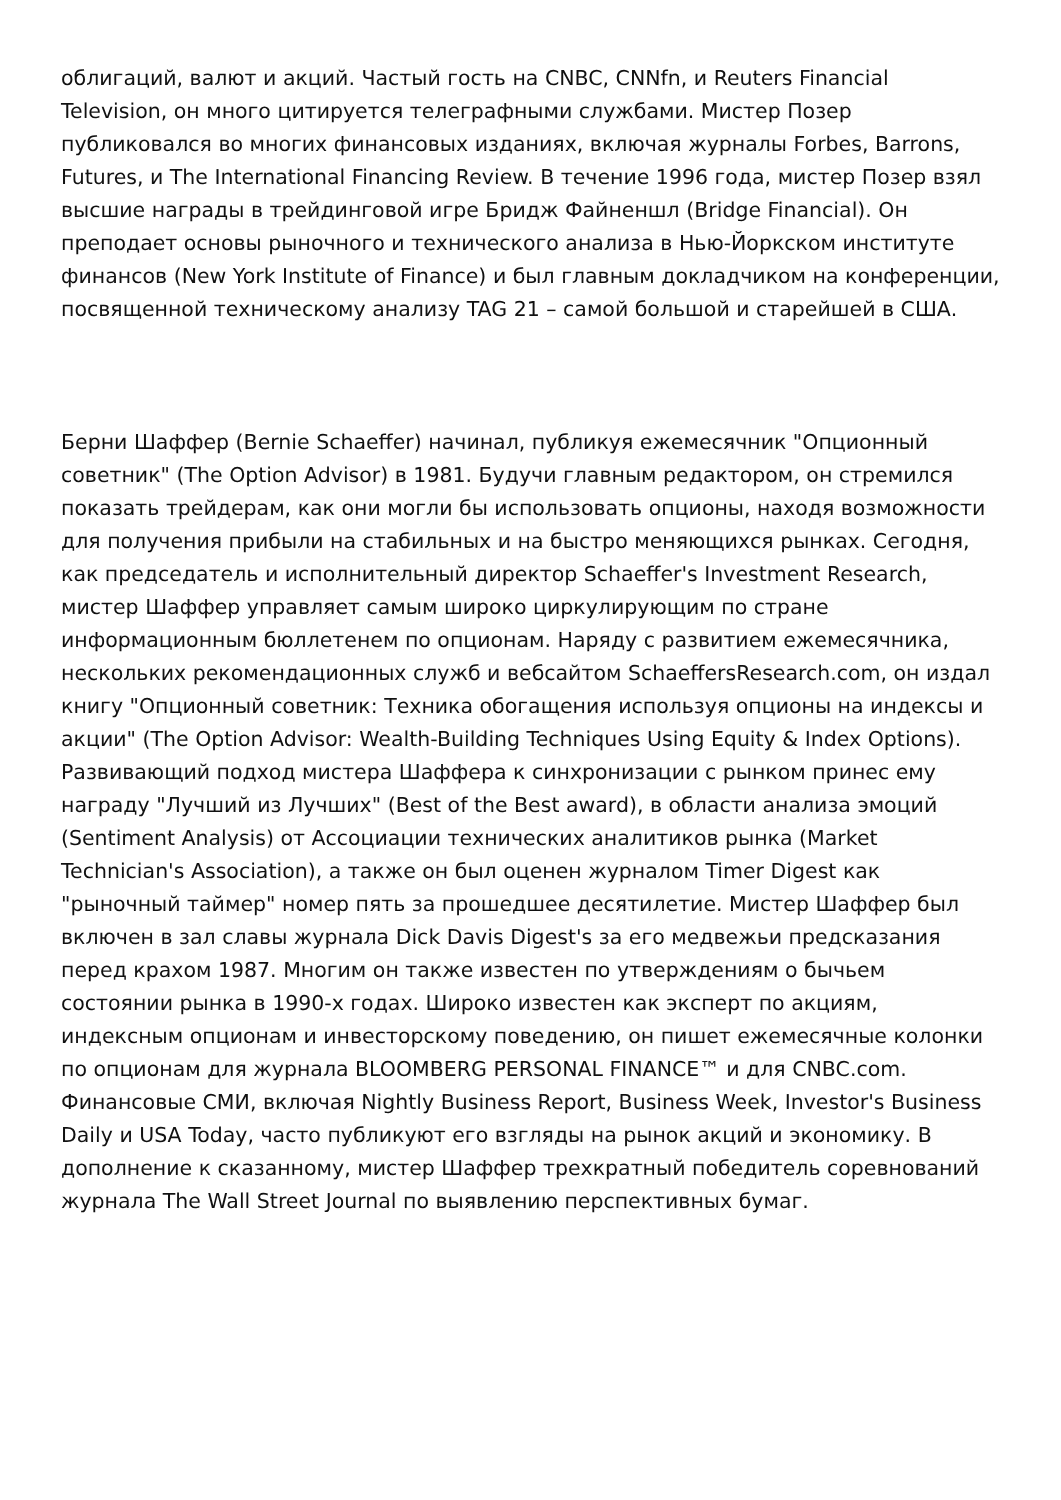облигаций, валют и акций. Частый гость на CNBC, CNNfn, и Reuters Financial Television, он много цитируется телеграфными службами. Мистер Позер публиковался во многих финансовых изданиях, включая журналы Forbes, Barrons, Futures, и The International Financing Review. В течение 1996 года, мистер Позер взял высшие награды в трейдинговой игре Бридж Файненшл (Bridge Financial). Он преподает основы рыночного и технического анализа в Нью-Йоркском институте финансов (New York Institute of Finance) и был главным докладчиком на конференции, посвященной техническому анализу TAG 21 – самой большой и старейшей в США.
Берни Шаффер (Bernie Schaeffer) начинал, публикуя ежемесячник "Опционный советник" (The Option Advisor) в 1981. Будучи главным редактором, он стремился показать трейдерам, как они могли бы использовать опционы, находя возможности для получения прибыли на стабильных и на быстро меняющихся рынках. Сегодня, как председатель и исполнительный директор Schaeffer's Investment Research, мистер Шаффер управляет самым широко циркулирующим по стране информационным бюллетенем по опционам. Наряду с развитием ежемесячника, нескольких рекомендационных служб и вебсайтом SchaeffersResearch.com, он издал книгу "Опционный советник: Техника обогащения используя опционы на индексы и акции" (The Option Advisor: Wealth-Building Techniques Using Equity & Index Options). Развивающий подход мистера Шаффера к синхронизации с рынком принес ему награду "Лучший из Лучших" (Best of the Best award), в области анализа эмоций (Sentiment Analysis) от Ассоциации технических аналитиков рынка (Market Technician's Association), а также он был оценен журналом Timer Digest как "рыночный таймер" номер пять за прошедшее десятилетие. Мистер Шаффер был включен в зал славы журнала Dick Davis Digest's за его медвежьи предсказания перед крахом 1987. Многим он также известен по утверждениям о бычьем состоянии рынка в 1990-х годах. Широко известен как эксперт по акциям, индексным опционам и инвесторскому поведению, он пишет ежемесячные колонки по опционам для журнала BLOOMBERG PERSONAL FINANCE™ и для CNBC.com. Финансовые СМИ, включая Nightly Business Report, Business Week, Investor's Business Daily и USA Today, часто публикуют его взгляды на рынок акций и экономику. В дополнение к сказанному, мистер Шаффер трехкратный победитель соревнований журнала The Wall Street Journal по выявлению перспективных бумаг.